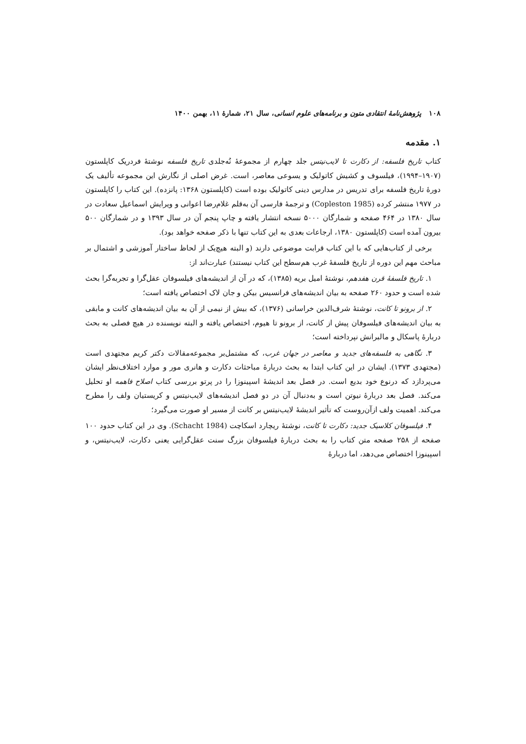۱۰۸ پژوهش‌نامهٔ انتقادی متون و برنامه‌های علوم انسانی، سال ۲۱، شمارهٔ ۱۱، بهمن ۱۴۰۰
۱. مقدمه
کتاب تاریخ فلسفه: از دکارت تا لایب‌نیتس جلد چهارم از مجموعهٔ نُه‌جلدی تاریخ فلسفه نوشتهٔ فردریک کاپلستون (۱۹۰۷–۱۹۹۴)، فیلسوف و کشیش کاتولیک و یسوعی معاصر، است. غرض اصلی از نگارش این مجموعه تألیف یک دورهٔ تاریخ فلسفه برای تدریس در مدارس دینی کاتولیک بوده است (کاپلستون ۱۳۶۸: پانزده). این کتاب را کاپلستون در ۱۹۷۷ منتشر کرده (Copleston 1985) و ترجمهٔ فارسی آن به‌قلم غلام‌رضا اعوانی و ویرایش اسماعیل سعادت در سال ۱۳۸۰ در ۴۶۴ صفحه و شمارگان ۵۰۰۰ نسخه انتشار یافته و چاپ پنجم آن در سال ۱۳۹۳ و در شمارگان ۵۰۰ بیرون آمده است (کاپلستون ۱۳۸۰، ارجاعات بعدی به این کتاب تنها با ذکر صفحه خواهد بود).
برخی از کتاب‌هایی که با این کتاب قرابت موضوعی دارند (و البته هیچ‌یک از لحاظ ساختار آموزشی و اشتمال بر مباحث مهم این دوره از تاریخ فلسفهٔ غرب هم‌سطح این کتاب نیستند) عبارت‌اند از:
۱. تاریخ فلسفهٔ قرن هفدهم، نوشتهٔ امیل بریه (۱۳۸۵)، که در آن از اندیشه‌های فیلسوفان عقل‌گرا و تجربه‌گرا بحث شده است و حدود ۲۶۰ صفحه به بیان اندیشه‌های فرانسیس بیکن و جان لاک اختصاص یافته است؛
۲. از برونو تا کانت، نوشتهٔ شرف‌الدین خراسانی (۱۳۷۶)، که بیش از نیمی از آن به بیان اندیشه‌های کانت و مابقی به بیان اندیشه‌های فیلسوفان پیش از کانت، از برونو تا هیوم، اختصاص یافته و البته نویسنده در هیچ فصلی به بحث دربارهٔ پاسکال و مالبرانش نپرداخته است؛
۳. نگاهی به فلسفه‌های جدید و معاصر در جهان غرب، که مشتمل‌بر مجموعه‌مقالات دکتر کریم مجتهدی است (مجتهدی ۱۳۷۳). ایشان در این کتاب ابتدا به بحث دربارهٔ مباحثات دکارت و هانری مور و موارد اختلاف‌نظر ایشان می‌پردازد که درنوع خود بدیع است. در فصل بعد اندیشهٔ اسپینوزا را در پرتو بررسی کتاب اصلاح فاهمه او تحلیل می‌کند. فصل بعد دربارهٔ نیوتن است و به‌دنبال آن در دو فصل اندیشه‌های لایب‌نیتس و کریستیان ولف را مطرح می‌کند. اهمیت ولف ازآن‌روست که تأثیر اندیشهٔ لایب‌نیتس بر کانت از مسیر او صورت می‌گیرد؛
۴. فیلسوفان کلاسیک جدید: دکارت تا کانت، نوشتهٔ ریچارد اسکاچت (Schacht 1984). وی در این کتاب حدود ۱۰۰ صفحه از ۲۵۸ صفحه متن کتاب را به بحث دربارهٔ فیلسوفان بزرگ سنت عقل‌گرایی یعنی دکارت، لایب‌نیتس، و اسپینوزا اختصاص می‌دهد، اما دربارهٔ